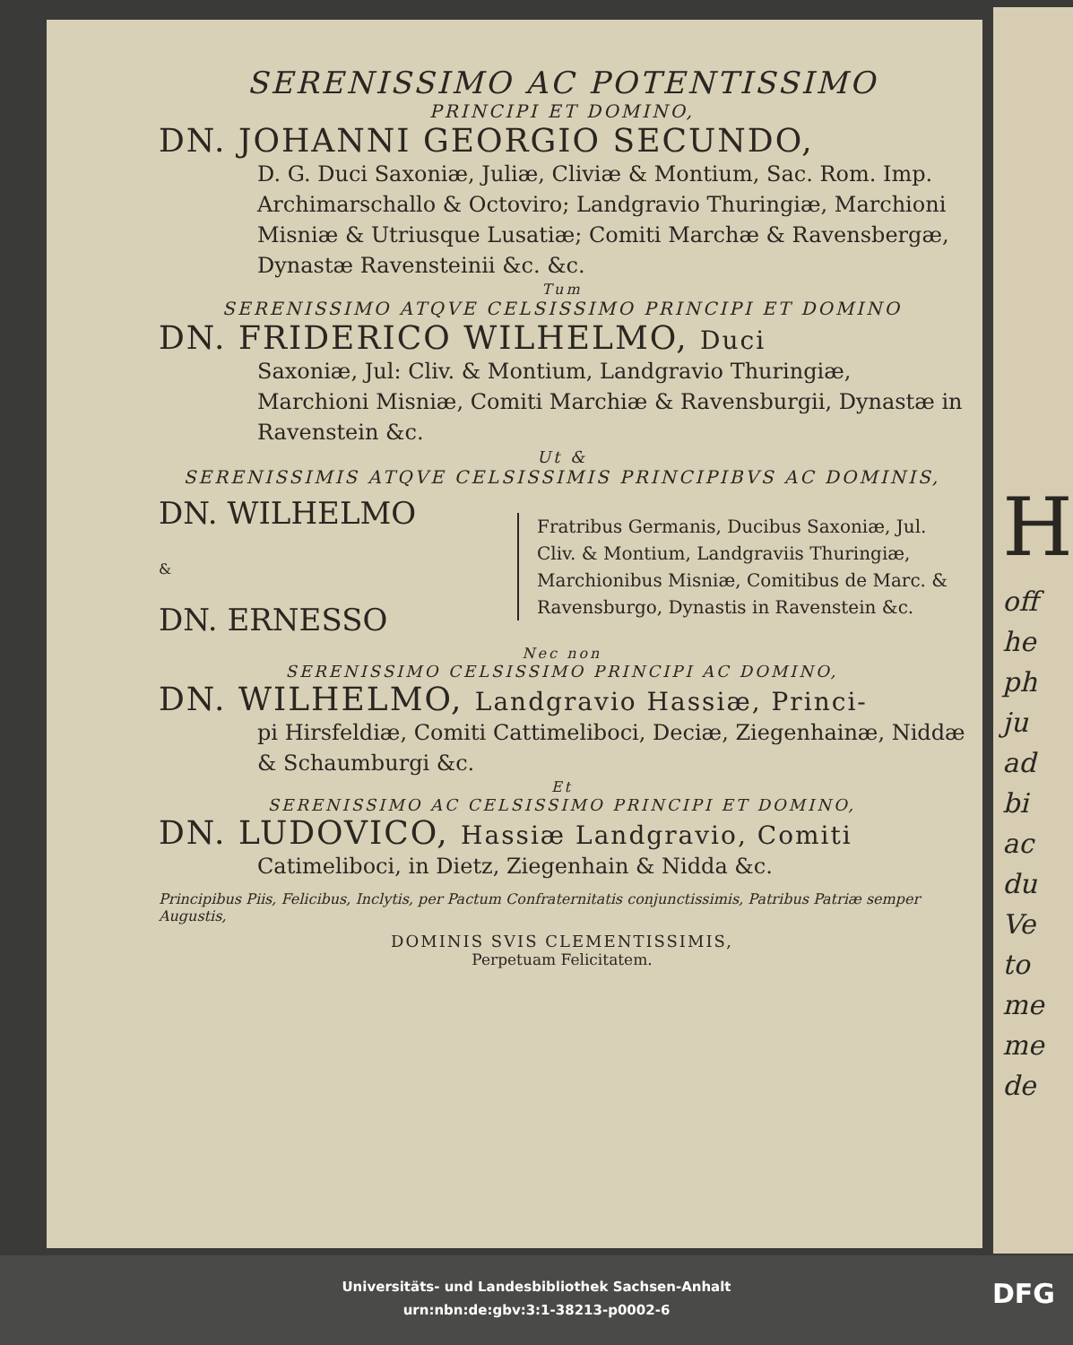SERENISSIMO AC POTENTISSIMO
PRINCIPI ET DOMINO,
DN. JOHANNI GEORGIO SECUNDO,
D. G. Duci Saxoniæ, Juliæ, Cliviæ & Montium, Sac. Rom. Imp. Archimarschallo & Octoviro; Landgravio Thuringiæ, Marchioni Misniæ & Utriusque Lusatiæ; Comiti Marchæ & Ravensbergæ, Dynastæ Ravensteinii &c. &c.
Tum
SERENISSIMO ATQVE CELSISSIMO PRINCIPI ET DOMINO
DN. FRIDERICO WILHELMO, Duci
Saxoniæ, Jul: Cliv. & Montium, Landgravio Thuringiæ, Marchioni Misniæ, Comiti Marchiæ & Ravensburgii, Dynastæ in Ravenstein &c.
Ut &
SERENISSIMIS ATQVE CELSISSIMIS PRINCIPIBVS AC DOMINIS,
DN. WILHELMO
&
DN. ERNESSO
Fratribus Germanis, Ducibus Saxoniæ, Jul. Cliv. & Montium, Landgraviis Thuringiæ, Marchionibus Misniæ, Comitibus de Marc. & Ravensburgo, Dynastis in Ravenstein &c.
Nec non
SERENISSIMO CELSISSIMO PRINCIPI AC DOMINO,
DN. WILHELMO, Landgravio Hassiæ, Princi-
pi Hirsfeldiæ, Comiti Cattimeliboci, Deciæ, Ziegenhainæ, Niddæ & Schaumburgi &c.
Et
SERENISSIMO AC CELSISSIMO PRINCIPI ET DOMINO,
DN. LUDOVICO, Hassiæ Landgravio, Comiti
Catimeliboci, in Dietz, Ziegenhain & Nidda &c.
Principibus Piis, Felicibus, Inclytis, per Pactum Confraternitatis conjunctissimis, Patribus Patriæ semper Augustis,
DOMINIS SVIS CLEMENTISSIMIS,
Perpetuam Felicitatem.
H
off
he
ph
ju
ad
bi
ac
du
Ve
to
me
me
de
Universitäts- und Landesbibliothek Sachsen-Anhalt
urn:nbn:de:gbv:3:1-38213-p0002-6
DFG